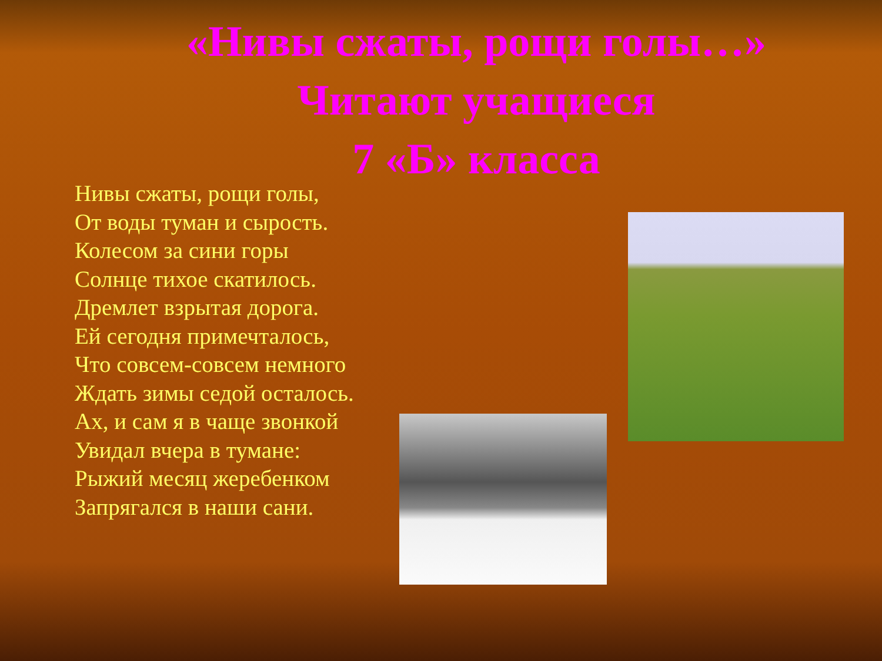«Нивы сжаты, рощи голы…»
Читают учащиеся
7 «Б» класса
Нивы сжаты, рощи голы,
От воды туман и сырость.
Колесом за сини горы
Солнце тихое скатилось.
Дремлет взрытая дорога.
Ей сегодня примечталось,
Что совсем-совсем немного
Ждать зимы седой осталось.
Ах, и сам я в чаще звонкой
Увидал вчера в тумане:
Рыжий месяц жеребенком
Запрягался в наши сани.